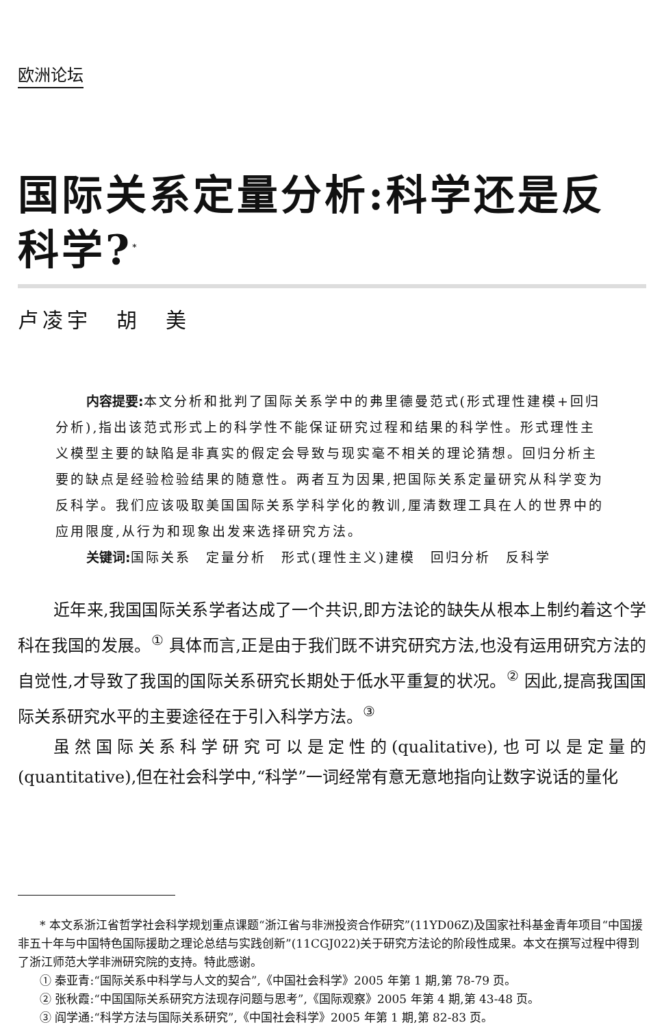欧洲论坛
国际关系定量分析:科学还是反科学?<sup>*</sup>
卢凌宇　胡　美
内容提要: 本文分析和批判了国际关系学中的弗里德曼范式(形式理性建模+回归分析),指出该范式形式上的科学性不能保证研究过程和结果的科学性。形式理性主义模型主要的缺陷是非真实的假定会导致与现实毫不相关的理论猜想。回归分析主要的缺点是经验检验结果的随意性。两者互为因果,把国际关系定量研究从科学变为反科学。我们应该吸取美国国际关系学科学化的教训,厘清数理工具在人的世界中的应用限度,从行为和现象出发来选择研究方法。
关键词: 国际关系　定量分析　形式(理性主义)建模　回归分析　反科学
近年来,我国国际关系学者达成了一个共识,即方法论的缺失从根本上制约着这个学科在我国的发展。<sup>①</sup> 具体而言,正是由于我们既不讲究研究方法,也没有运用研究方法的自觉性,才导致了我国的国际关系研究长期处于低水平重复的状况。<sup>②</sup> 因此,提高我国国际关系研究水平的主要途径在于引入科学方法。<sup>③</sup>
虽然国际关系科学研究可以是定性的(qualitative),也可以是定量的(quantitative),但在社会科学中,“科学”一词经常有意无意地指向让数字说话的量化
* 本文系浙江省哲学社会科学规划重点课题“浙江省与非洲投资合作研究”(11YD06Z)及国家社科基金青年项目“中国援非五十年与中国特色国际援助之理论总结与实践创新”(11CGJ022)关于研究方法论的阶段性成果。本文在撰写过程中得到了浙江师范大学非洲研究院的支持。特此感谢。
① 秦亚青:“国际关系中科学与人文的契合”,《中国社会科学》2005 年第 1 期,第 78-79 页。
② 张秋霞:“中国国际关系研究方法现存问题与思考”,《国际观察》2005 年第 4 期,第 43-48 页。
③ 阎学通:“科学方法与国际关系研究”,《中国社会科学》2005 年第 1 期,第 82-83 页。